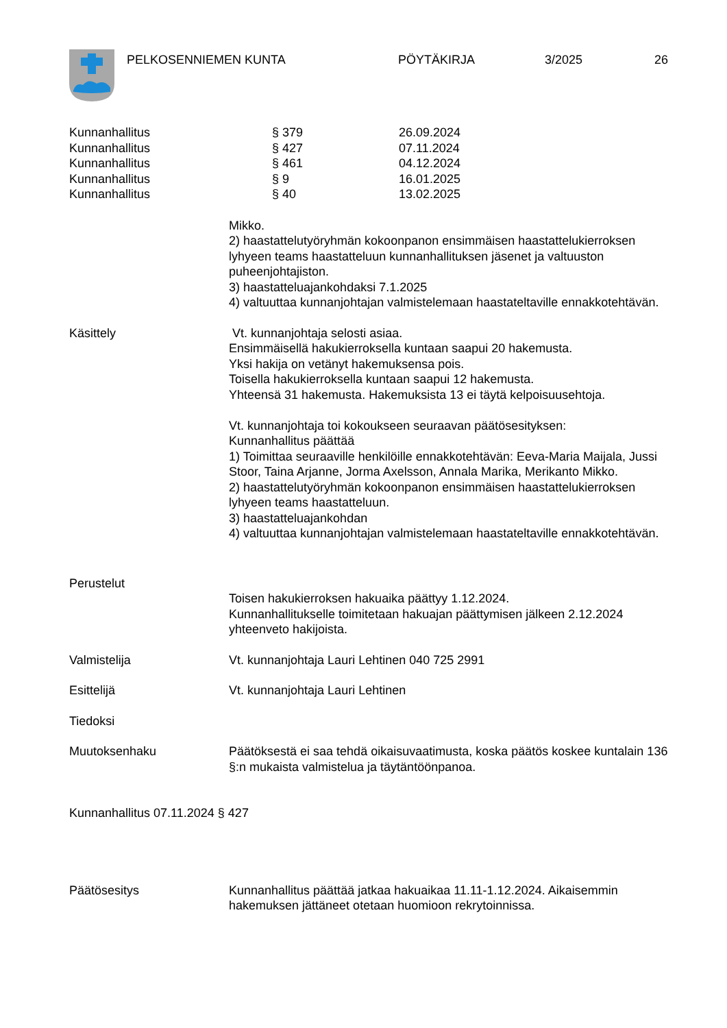PELKOSENNIEMEN KUNTA PÖYTÄKIRJA 3/2025 26
Kunnanhallitus § 379 26.09.2024
Kunnanhallitus § 427 07.11.2024
Kunnanhallitus § 461 04.12.2024
Kunnanhallitus § 9 16.01.2025
Kunnanhallitus § 40 13.02.2025
Mikko.
2) haastattelutyöryhmän kokoonpanon ensimmäisen haastattelukierroksen lyhyeen teams haastatteluun kunnanhallituksen jäsenet ja valtuuston puheenjohtajiston.
3) haastatteluajankohdaksi 7.1.2025
4) valtuuttaa kunnanjohtajan valmistelemaan haastateltaville ennakkotehtävän.
Käsittely Vt. kunnanjohtaja selosti asiaa.
Ensimmäisellä hakukierroksella kuntaan saapui 20 hakemusta.
Yksi hakija on vetänyt hakemuksensa pois.
Toisella hakukierroksella kuntaan saapui 12 hakemusta.
Yhteensä 31 hakemusta. Hakemuksista 13 ei täytä kelpoisuusehtoja.
Vt. kunnanjohtaja toi kokoukseen seuraavan päätösesityksen:
Kunnanhallitus päättää
1) Toimittaa seuraaville henkilöille ennakkotehtävän: Eeva-Maria Maijala, Jussi Stoor, Taina Arjanne, Jorma Axelsson, Annala Marika, Merikanto Mikko.
2) haastattelutyöryhmän kokoonpanon ensimmäisen haastattelukierroksen lyhyeen teams haastatteluun.
3) haastatteluajankohdan
4) valtuuttaa kunnanjohtajan valmistelemaan haastateltaville ennakkotehtävän.
Perustelut
Toisen hakukierroksen hakuaika päättyy 1.12.2024.
Kunnanhallitukselle toimitetaan hakuajan päättymisen jälkeen 2.12.2024 yhteenveto hakijoista.
Valmistelija Vt. kunnanjohtaja Lauri Lehtinen 040 725 2991
Esittelijä Vt. kunnanjohtaja Lauri Lehtinen
Tiedoksi
Muutoksenhaku Päätöksestä ei saa tehdä oikaisuvaatimusta, koska päätös koskee kuntalain 136 §:n mukaista valmistelua ja täytäntöönpanoa.
Kunnanhallitus 07.11.2024 § 427
Päätösesitys Kunnanhallitus päättää jatkaa hakuaikaa 11.11-1.12.2024. Aikaisemmin hakemuksen jättäneet otetaan huomioon rekrytoinnissa.